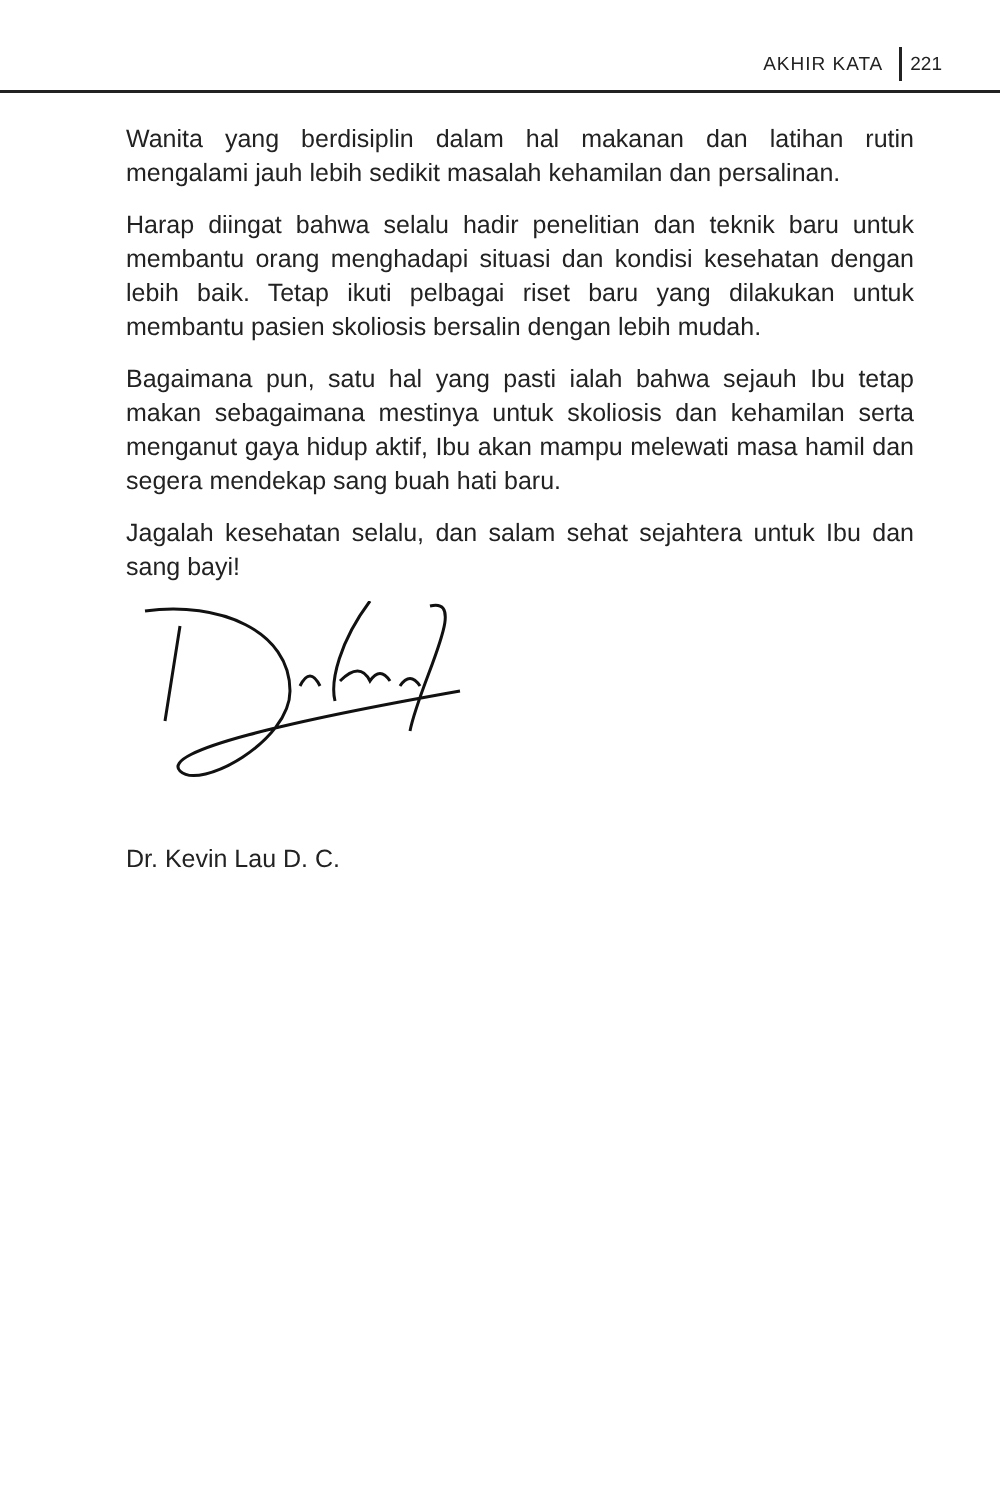AKHIR KATA 221
Wanita yang berdisiplin dalam hal makanan dan latihan rutin mengalami jauh lebih sedikit masalah kehamilan dan persalinan.
Harap diingat bahwa selalu hadir penelitian dan teknik baru untuk membantu orang menghadapi situasi dan kondisi kesehatan dengan lebih baik. Tetap ikuti pelbagai riset baru yang dilakukan untuk membantu pasien skoliosis bersalin dengan lebih mudah.
Bagaimana pun, satu hal yang pasti ialah bahwa sejauh Ibu tetap makan sebagaimana mestinya untuk skoliosis dan kehamilan serta menganut gaya hidup aktif, Ibu akan mampu melewati masa hamil dan segera mendekap sang buah hati baru.
Jagalah kesehatan selalu, dan salam sehat sejahtera untuk Ibu dan sang bayi!
Dr. Kevin Lau D. C.